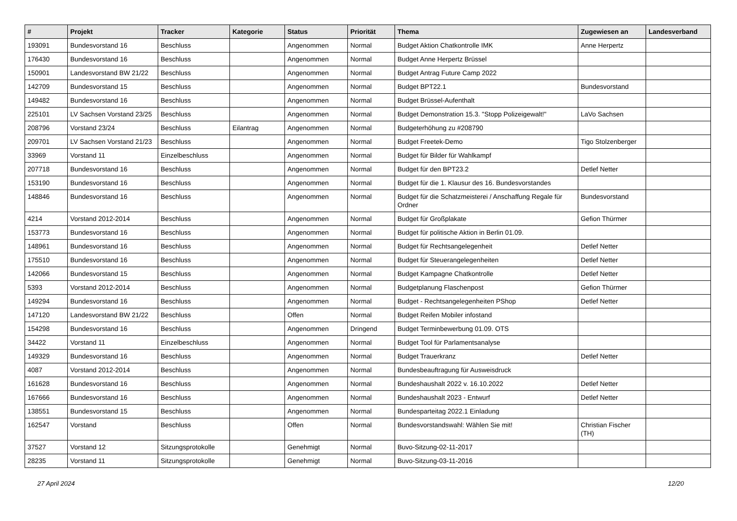| # | Projekt | Tracker | Kategorie | Status | Priorität | Thema | Zugewiesen an | Landesverband |
| --- | --- | --- | --- | --- | --- | --- | --- | --- |
| 193091 | Bundesvorstand 16 | Beschluss | | Angenommen | Normal | Budget Aktion Chatkontrolle IMK | Anne Herpertz | |
| 176430 | Bundesvorstand 16 | Beschluss | | Angenommen | Normal | Budget Anne Herpertz Brüssel | | |
| 150901 | Landesvorstand BW 21/22 | Beschluss | | Angenommen | Normal | Budget Antrag Future Camp 2022 | | |
| 142709 | Bundesvorstand 15 | Beschluss | | Angenommen | Normal | Budget BPT22.1 | Bundesvorstand | |
| 149482 | Bundesvorstand 16 | Beschluss | | Angenommen | Normal | Budget Brüssel-Aufenthalt | | |
| 225101 | LV Sachsen Vorstand 23/25 | Beschluss | | Angenommen | Normal | Budget Demonstration 15.3. "Stopp Polizeigewalt!" | LaVo Sachsen | |
| 208796 | Vorstand 23/24 | Beschluss | Eilantrag | Angenommen | Normal | Budgeterhöhung zu #208790 | | |
| 209701 | LV Sachsen Vorstand 21/23 | Beschluss | | Angenommen | Normal | Budget Freetek-Demo | Tigo Stolzenberger | |
| 33969 | Vorstand 11 | Einzelbeschluss | | Angenommen | Normal | Budget für Bilder für Wahlkampf | | |
| 207718 | Bundesvorstand 16 | Beschluss | | Angenommen | Normal | Budget für den BPT23.2 | Detlef Netter | |
| 153190 | Bundesvorstand 16 | Beschluss | | Angenommen | Normal | Budget für die 1. Klausur des 16. Bundesvorstandes | | |
| 148846 | Bundesvorstand 16 | Beschluss | | Angenommen | Normal | Budget für die Schatzmeisterei / Anschaffung Regale für Ordner | Bundesvorstand | |
| 4214 | Vorstand 2012-2014 | Beschluss | | Angenommen | Normal | Budget für Großplakate | Gefion Thürmer | |
| 153773 | Bundesvorstand 16 | Beschluss | | Angenommen | Normal | Budget für politische Aktion in Berlin 01.09. | | |
| 148961 | Bundesvorstand 16 | Beschluss | | Angenommen | Normal | Budget für Rechtsangelegenheit | Detlef Netter | |
| 175510 | Bundesvorstand 16 | Beschluss | | Angenommen | Normal | Budget für Steuerangelegenheiten | Detlef Netter | |
| 142066 | Bundesvorstand 15 | Beschluss | | Angenommen | Normal | Budget Kampagne Chatkontrolle | Detlef Netter | |
| 5393 | Vorstand 2012-2014 | Beschluss | | Angenommen | Normal | Budgetplanung Flaschenpost | Gefion Thürmer | |
| 149294 | Bundesvorstand 16 | Beschluss | | Angenommen | Normal | Budget - Rechtsangelegenheiten PShop | Detlef Netter | |
| 147120 | Landesvorstand BW 21/22 | Beschluss | | Offen | Normal | Budget Reifen Mobiler infostand | | |
| 154298 | Bundesvorstand 16 | Beschluss | | Angenommen | Dringend | Budget Terminbewerbung 01.09. OTS | | |
| 34422 | Vorstand 11 | Einzelbeschluss | | Angenommen | Normal | Budget Tool für Parlamentsanalyse | | |
| 149329 | Bundesvorstand 16 | Beschluss | | Angenommen | Normal | Budget Trauerkranz | Detlef Netter | |
| 4087 | Vorstand 2012-2014 | Beschluss | | Angenommen | Normal | Bundesbeauftragung für Ausweisdruck | | |
| 161628 | Bundesvorstand 16 | Beschluss | | Angenommen | Normal | Bundeshaushalt 2022 v. 16.10.2022 | Detlef Netter | |
| 167666 | Bundesvorstand 16 | Beschluss | | Angenommen | Normal | Bundeshaushalt 2023 - Entwurf | Detlef Netter | |
| 138551 | Bundesvorstand 15 | Beschluss | | Angenommen | Normal | Bundesparteitag 2022.1 Einladung | | |
| 162547 | Vorstand | Beschluss | | Offen | Normal | Bundesvorstandswahl: Wählen Sie mit! | Christian Fischer (TH) | |
| 37527 | Vorstand 12 | Sitzungsprotokolle | | Genehmigt | Normal | Buvo-Sitzung-02-11-2017 | | |
| 28235 | Vorstand 11 | Sitzungsprotokolle | | Genehmigt | Normal | Buvo-Sitzung-03-11-2016 | | |
27 April 2024 12/20